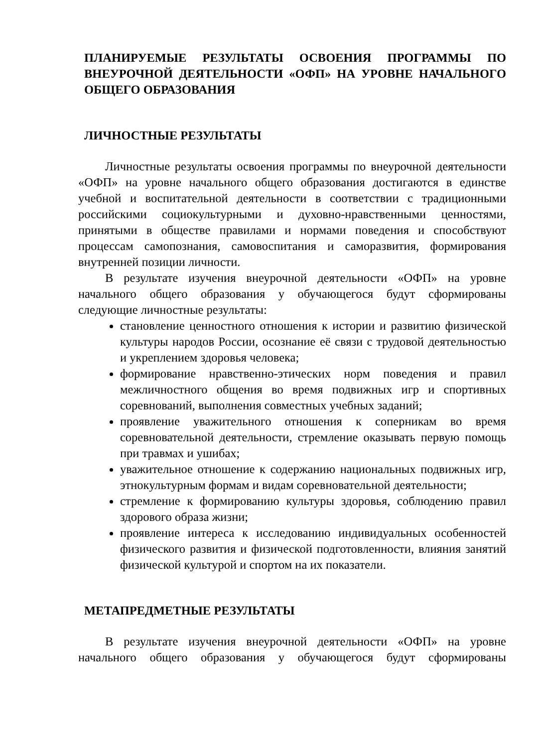ПЛАНИРУЕМЫЕ РЕЗУЛЬТАТЫ ОСВОЕНИЯ ПРОГРАММЫ ПО ВНЕУРОЧНОЙ ДЕЯТЕЛЬНОСТИ «ОФП» НА УРОВНЕ НАЧАЛЬНОГО ОБЩЕГО ОБРАЗОВАНИЯ
ЛИЧНОСТНЫЕ РЕЗУЛЬТАТЫ
Личностные результаты освоения программы по внеурочной деятельности «ОФП» на уровне начального общего образования достигаются в единстве учебной и воспитательной деятельности в соответствии с традиционными российскими социокультурными и духовно-нравственными ценностями, принятыми в обществе правилами и нормами поведения и способствуют процессам самопознания, самовоспитания и саморазвития, формирования внутренней позиции личности.
В результате изучения внеурочной деятельности «ОФП» на уровне начального общего образования у обучающегося будут сформированы следующие личностные результаты:
становление ценностного отношения к истории и развитию физической культуры народов России, осознание её связи с трудовой деятельностью и укреплением здоровья человека;
формирование нравственно-этических норм поведения и правил межличностного общения во время подвижных игр и спортивных соревнований, выполнения совместных учебных заданий;
проявление уважительного отношения к соперникам во время соревновательной деятельности, стремление оказывать первую помощь при травмах и ушибах;
уважительное отношение к содержанию национальных подвижных игр, этнокультурным формам и видам соревновательной деятельности;
стремление к формированию культуры здоровья, соблюдению правил здорового образа жизни;
проявление интереса к исследованию индивидуальных особенностей физического развития и физической подготовленности, влияния занятий физической культурой и спортом на их показатели.
МЕТАПРЕДМЕТНЫЕ РЕЗУЛЬТАТЫ
В результате изучения внеурочной деятельности «ОФП» на уровне начального общего образования у обучающегося будут сформированы